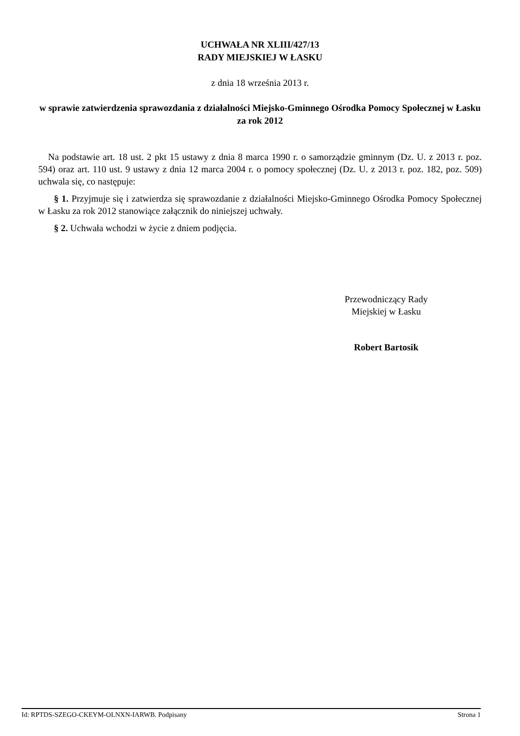UCHWAŁA NR XLIII/427/13
RADY MIEJSKIEJ W ŁASKU
z dnia 18 września 2013 r.
w sprawie zatwierdzenia sprawozdania z działalności Miejsko-Gminnego Ośrodka Pomocy Społecznej w Łasku za rok 2012
Na podstawie art. 18 ust. 2 pkt 15 ustawy z dnia 8 marca 1990 r. o samorządzie gminnym (Dz. U. z 2013 r. poz. 594) oraz art. 110 ust. 9 ustawy z dnia 12 marca 2004 r. o pomocy społecznej (Dz. U. z 2013 r. poz. 182, poz. 509) uchwala się, co następuje:
§ 1. Przyjmuje się i zatwierdza się sprawozdanie z działalności Miejsko-Gminnego Ośrodka Pomocy Społecznej w Łasku za rok 2012 stanowiące załącznik do niniejszej uchwały.
§ 2. Uchwała wchodzi w życie z dniem podjęcia.
Przewodniczący Rady
Miejskiej w Łasku
Robert Bartosik
Id: RPTDS-SZEGO-CKEYM-OLNXN-IARWB. Podpisany Strona 1